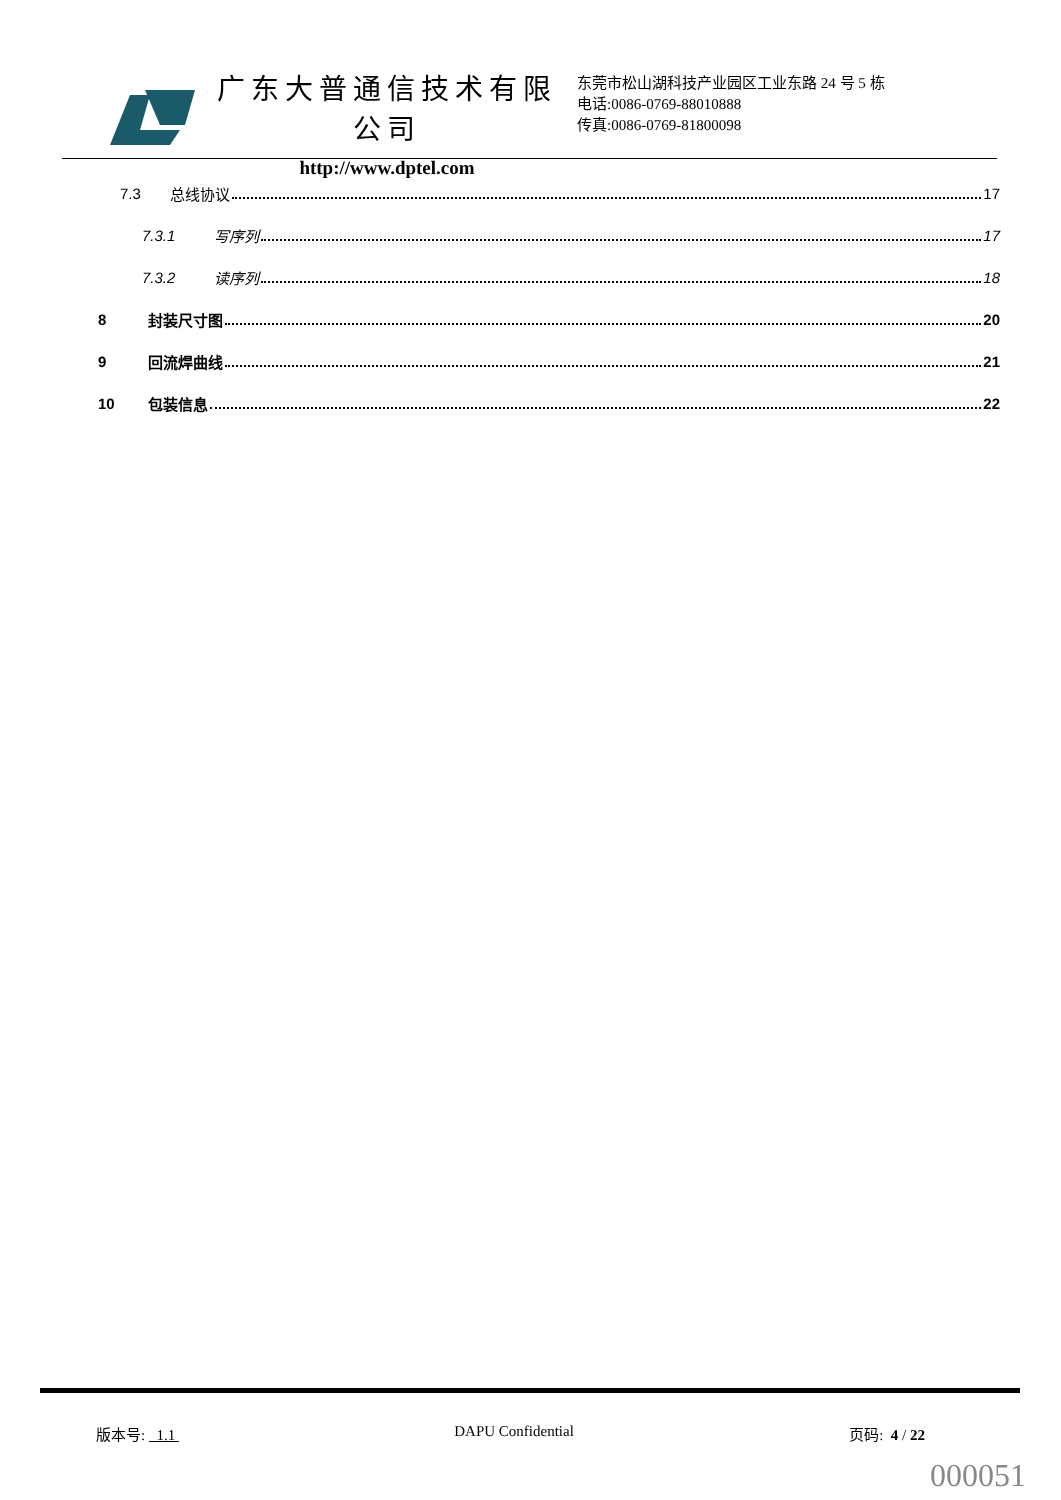广东大普通信技术有限公司
http://www.dptel.com
东莞市松山湖科技产业园区工业东路 24 号 5 栋
电话:0086-0769-88010888
传真:0086-0769-81800098
7.3 总线协议 17
7.3.1 写序列 17
7.3.2 读序列 18
8 封装尺寸图 20
9 回流焊曲线 21
10 包装信息 22
版本号: 1.1 DAPU Confidential 页码: 4 / 22
000051